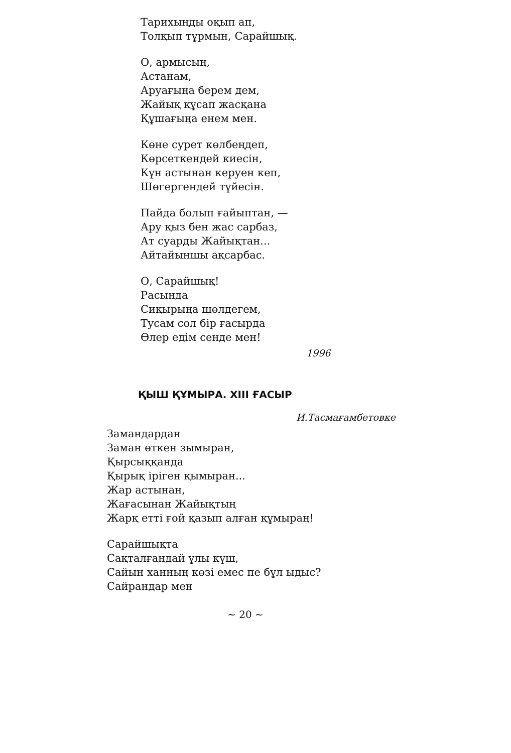Тарихыңды оқып ап,
Толқып тұрмын, Сарайшық.
О, армысың,
Астанам,
Аруағыңа берем дем,
Жайық құсап жасқана
Құшағыңа енем мен.
Көне сурет көлбеңдеп,
Көрсеткендей киесін,
Күн астынан керуен кеп,
Шөгергендей түйесін.
Пайда болып ғайыптан, —
Ару қыз бен жас сарбаз,
Ат суарды Жайықтан...
Айтайыншы ақсарбас.
О, Сарайшық!
Расында
Сиқырыңа шөлдегем,
Тусам сол бір ғасырда
Өлер едім сенде мен!
1996
ҚЫШ ҚҰМЫРА. XIII ҒАСЫР
И.Тасмағамбетовке
Замандардан
Заман өткен зымыран,
Қырсыққанда
Қырық іріген қымыран...
Жар астынан,
Жағасынан Жайықтың
Жарқ етті ғой қазып алған құмыраң!
Сарайшықта
Сақталғандай ұлы күш,
Сайын ханның көзі емес пе бұл ыдыс?
Сайрандар мен
~ 20 ~